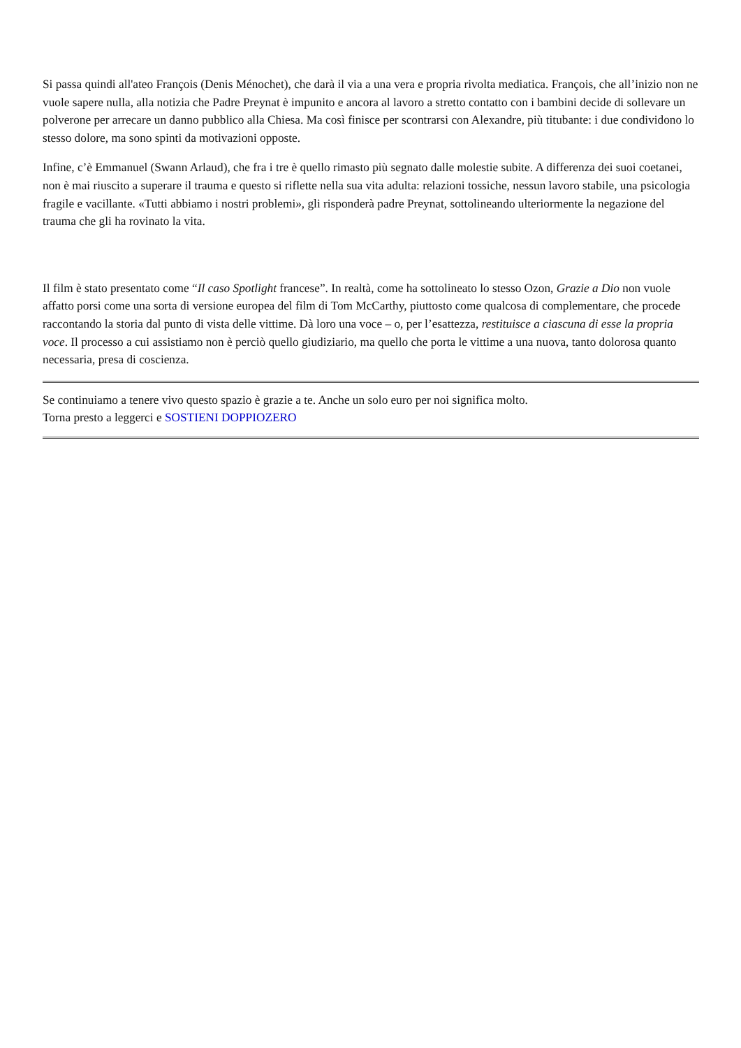Si passa quindi all'ateo François (Denis Ménochet), che darà il via a una vera e propria rivolta mediatica. François, che all’inizio non ne vuole sapere nulla, alla notizia che Padre Preynat è impunito e ancora al lavoro a stretto contatto con i bambini decide di sollevare un polverone per arrecare un danno pubblico alla Chiesa. Ma così finisce per scontrarsi con Alexandre, più titubante: i due condividono lo stesso dolore, ma sono spinti da motivazioni opposte.
Infine, c’è Emmanuel (Swann Arlaud), che fra i tre è quello rimasto più segnato dalle molestie subite. A differenza dei suoi coetanei, non è mai riuscito a superare il trauma e questo si riflette nella sua vita adulta: relazioni tossiche, nessun lavoro stabile, una psicologia fragile e vacillante. «Tutti abbiamo i nostri problemi», gli risponderà padre Preynat, sottolineando ulteriormente la negazione del trauma che gli ha rovinato la vita.
Il film è stato presentato come “Il caso Spotlight francese”. In realtà, come ha sottolineato lo stesso Ozon, Grazie a Dio non vuole affatto porsi come una sorta di versione europea del film di Tom McCarthy, piuttosto come qualcosa di complementare, che procede raccontando la storia dal punto di vista delle vittime. Dà loro una voce – o, per l’esattezza, restituisce a ciascuna di esse la propria voce. Il processo a cui assistiamo non è perciò quello giudiziario, ma quello che porta le vittime a una nuova, tanto dolorosa quanto necessaria, presa di coscienza.
Se continuiamo a tenere vivo questo spazio è grazie a te. Anche un solo euro per noi significa molto.
Torna presto a leggerci e SOSTIENI DOPPIOZERO